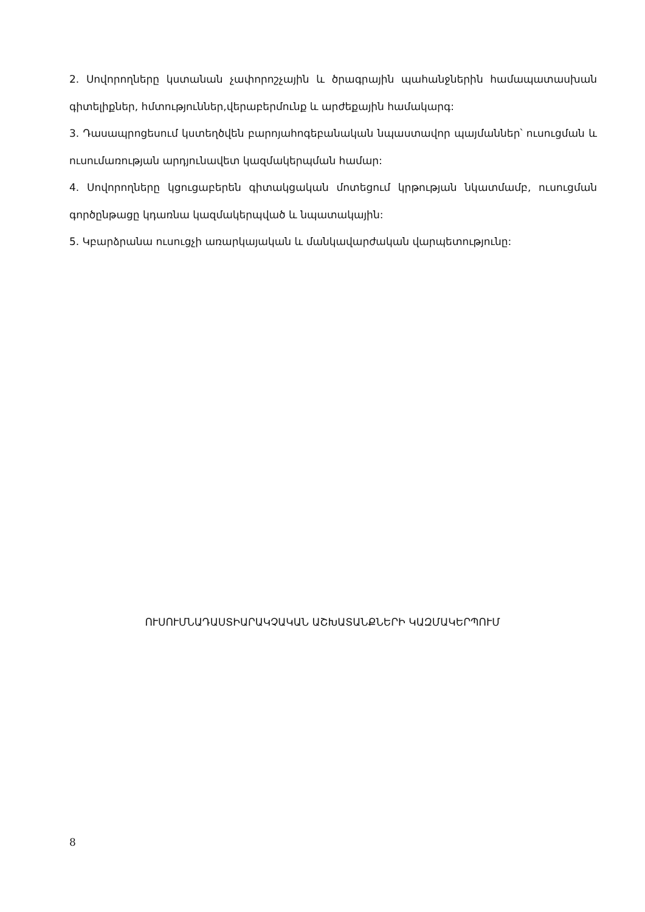2. Սովորողները կստանան չափորոշչային և ծրագրային պահանջներին համապատասխան գիտելիքներ, հմտություններ,վերաբերմունք և արժեքային համակարգ:
3. Դասապրոցեսում կստեղծվեն բարոյահոգեբանական նպաստավոր պայմաններ՝ ուսուցման և ուսումառության արդյունավետ կազմակերպման համար:
4. Սովորողները կցուցաբերեն գիտակցական մոտեցում կրթության նկատմամբ, ուսուցման գործընթացը կդառնա կազմակերպված և նպատակային:
5. Կբարձրանա ուսուցչի առարկայական և մանկավարժական վարպետությունը:
ՈՒՍՈՒՄՆԱԴԱՍՏԻԱՐԱԿՉԱԿԱՆ ԱՇԽԱՏԱՆՔՆԵՐԻ ԿԱԶՄԱԿԵՐՊՈՒՄ
8